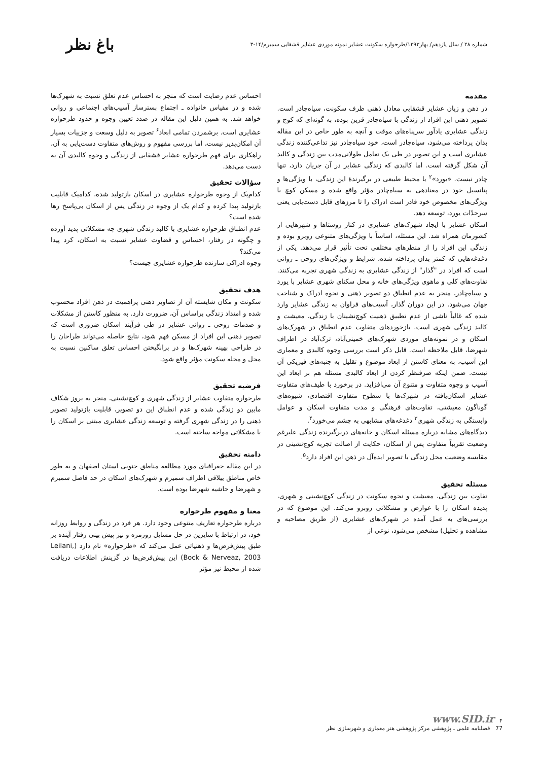شماره ۲۸ / سال یازدهم/ بهار۱۳۹۳/طرحواره سکونت عشایر نمونه موردی عشایر قشقایی سمیرم/۱۴-۳
باغ نظر
مقدمه
در ذهن و زبان عشایر قشقایی معادل ذهنی ظرف سکونت، سیاه‌چادر است. تصویر ذهنی این افراد از زندگی با سیاه‌چادر قرین بوده، به گونه‌ای که کوچ و زندگی عشایری یادآور سرپناه‌های موقت و آنچه به طور خاص در این مقاله بدان پرداخته می‌شود، سیاه‌چادر است، خود سیاه‌چادر نیز تداعی‌کننده زندگی عشایری است و این تصویر در طی یک تعامل طولانی‌مدت بین زندگی و کالبد آن شکل گرفته است. اما کالبدی که زندگی عشایر در آن جریان دارد، تنها چادر نیست. «یورد»<sup>۲</sup> یا محیط طبیعی در برگیرندهٔ این زندگی، با ویژگی‌ها و پتانسیل خود در معنادهی به سیاه‌چادر مؤثر واقع شده و مسکن کوچ با ویژگی‌های مخصوص خود قادر است ادراک را تا مرزهای قابل دست‌یابی یعنی سرحدّات یورد، توسعه دهد.
اسکان عشایر با ایجاد شهرک‌های عشایری در کنار روستاها و شهرهایی از کشورمان همراه شد. این مسئله، اساساً با ویژگی‌های متنوعی روبرو بوده و زندگی این افراد را از منظرهای مختلفی تحت تأثیر قرار می‌دهد. یکی از دغدغه‌هایی که کمتر بدان پرداخته شده، شرایط و ویژگی‌های روحی ـ روانی است که افراد در "گذار" از زندگی عشایری به زندگی شهری تجربه می‌کنند. تفاوت‌های کلی و ماهوی ویژگی‌های خانه و محل سکنای شهری عشایر با یورد و سیاه‌چادر، منجر به عدم انطباق دو تصویر ذهنی و نحوه ادراک و شناخت جهان می‌شود. در این دوران گذار، آسیب‌های فراوان به زندگی عشایر وارد شده که غالباً ناشی از عدم تطبیق ذهنیت کوچ‌نشینان با زندگی، معیشت و کالبد زندگی شهری است. بازخوردهای متفاوت عدم انطباق در شهرک‌های اسکان و در نمونه‌های موردی شهرک‌های خمینی‌آباد، ترک‌آباد در اطراف شهرضا، قابل ملاحظه است. قابل ذکر است بررسی وجوه کالبدی و معماری این آسیب، به معنای کاستن از ابعاد موضوع و تقلیل به جنبه‌های فیزیکی آن نیست. ضمن اینکه صرفنظر کردن از ابعاد کالبدی مسئله هم بر ابعاد این آسیب و وجوه متفاوت و متنوع آن می‌افزاید. در برخورد با طیف‌های متفاوت عشایر اسکان‌یافته در شهرک‌ها با سطوح متفاوت اقتصادی، شیوه‌های گوناگون معیشتی، تفاوت‌های فرهنگی و مدت متفاوت اسکان و عوامل وابستگی به زندگی شهری<sup>۳</sup> دغدغه‌های مشابهی به چشم می‌خورد<sup>۴</sup>.
دیدگاه‌های مشابه درباره مسئله اسکان و خانه‌های دربرگیرنده زندگی علیرغم وضعیت تقریباً متفاوت پس از اسکان، حکایت از اصالت تجربه کوچ‌نشینی در مقایسه وضعیت محل زندگی با تصویر ایده‌آل در ذهن این افراد دارد<sup>۵</sup>.
مسئله تحقیق
تفاوت بین زندگی، معیشت و نحوه سکونت در زندگی کوچ‌نشینی و شهری، پدیده اسکان را با عوارض و مشکلاتی روبرو می‌کند. این موضوع که در بررسی‌های به عمل آمده در شهرک‌های عشایری (از طریق مصاحبه و مشاهده و تحلیل) مشخص می‌شود، نوعی از
احساس عدم رضایت است که منجر به احساس عدم تعلق نسبت به شهرک‌ها شده و در مقیاس خانواده ـ اجتماع بسترساز آسیب‌های اجتماعی و روانی خواهد شد. به همین دلیل این مقاله در صدد تعیین وجوه و حدود طرحواره عشایری است. برشمردن تمامی ابعاد<sup>۶</sup> تصویر به دلیل وسعت و جزییات بسیار آن امکان‌پذیر نیست، اما بررسی مفهوم و روش‌های متفاوت دست‌یابی به آن، راهکاری برای فهم طرحواره عشایر قشقایی از زندگی و وجوه کالبدی آن به دست می‌دهد.
سؤالات تحقیق
کدام‌یک از وجوه طرحواره عشایری در اسکان بازتولید شده، کدامیک قابلیت بازتولید پیدا کرده و کدام یک از وجوه در زندگی پس از اسکان بی‌پاسخ رها شده است؟
عدم انطباق طرحواره عشایری با کالبد زندگی شهری چه مشکلاتی پدید آورده و چگونه در رفتار، احساس و قضاوت عشایر نسبت به اسکان، کرد پیدا می‌کند؟
وجوه ادراکی سازنده طرحواره عشایری چیست؟
هدف تحقیق
سکونت و مکان شایسته آن از تصاویر ذهنی پراهمیت در ذهن افراد محسوب شده و امتداد زندگی براساس آن، ضرورت دارد. به منظور کاستن از مشکلات و صدمات روحی ـ روانی عشایر در طی فرآیند اسکان ضروری است که تصویر ذهنی این افراد از مسکن فهم شود، نتایج حاصله می‌تواند طراحان را در طراحی بهینه شهرک‌ها و در برانگیختن احساس تعلق ساکنین نسبت به محل و محله سکونت مؤثر واقع شود.
فرضیه تحقیق
طرحواره متفاوت عشایر از زندگی شهری و کوچ‌نشینی، منجر به بروز شکاف مابین دو زندگی شده و عدم انطباق این دو تصویر، قابلیت بازتولید تصویر ذهنی را در زندگی شهری گرفته و توسعه زندگی عشایری مبتنی بر اسکان را با مشکلاتی مواجه ساخته است.
دامنه تحقیق
در این مقاله جغرافیای مورد مطالعه مناطق جنوبی استان اصفهان و به طور خاص مناطق ییلاقی اطراف سمیرم و شهرک‌های اسکان در حد فاصل سمیرم و شهرضا و حاشیه شهرضا بوده است.
معنا و مفهوم طرحواره
درباره طرحواره تعاریف متنوعی وجود دارد. هر فرد در زندگی و روابط روزانه خود، در ارتباط با سایرین در حل مسایل روزمره و نیز پیش بینی رفتار آینده بر طبق پیش‌فرض‌ها و ذهنیاتی عمل می‌کند که «طرحواره» نام دارد (Leilani, Bock & Nerveaz, 2003) این پیش‌فرض‌ها در گزینش اطلاعات دریافت شده از محیط نیز مؤثر
www.SID.ir ۴
77 فصلنامه علمی ـ پژوهشی مرکز پژوهشی هنر معماری و شهرسازی نظر